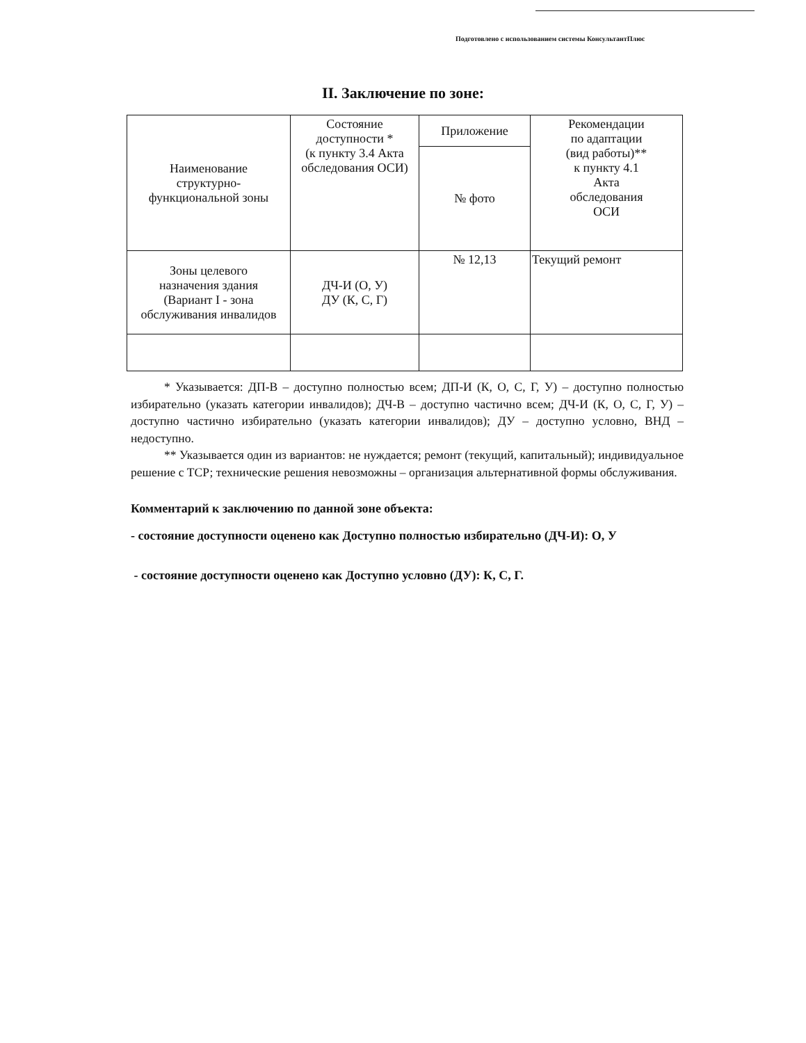Подготовлено с использованием системы КонсультантПлюс
II. Заключение по зоне:
| Наименование структурно- функциональной зоны | Состояние доступности * (к пункту 3.4 Акта обследования ОСИ) | Приложение | Рекомендации по адаптации (вид работы)** к пункту 4.1 Акта обследования ОСИ |
| | | № фото | |
| Зоны целевого назначения здания (Вариант I - зона обслуживания инвалидов | ДЧ-И (О, У) ДУ (К, С, Г) | № 12,13 | Текущий ремонт |
* Указывается: ДП-В – доступно полностью всем; ДП-И (К, О, С, Г, У) – доступно полностью избирательно (указать категории инвалидов); ДЧ-В – доступно частично всем; ДЧ-И (К, О, С, Г, У) – доступно частично избирательно (указать категории инвалидов); ДУ – доступно условно, ВНД – недоступно.
** Указывается один из вариантов: не нуждается; ремонт (текущий, капитальный); индивидуальное решение с ТСР; технические решения невозможны – организация альтернативной формы обслуживания.
Комментарий к заключению по данной зоне объекта:
- состояние доступности оценено как Доступно полностью избирательно (ДЧ-И): О, У
- состояние доступности оценено как Доступно условно (ДУ): К, С, Г.